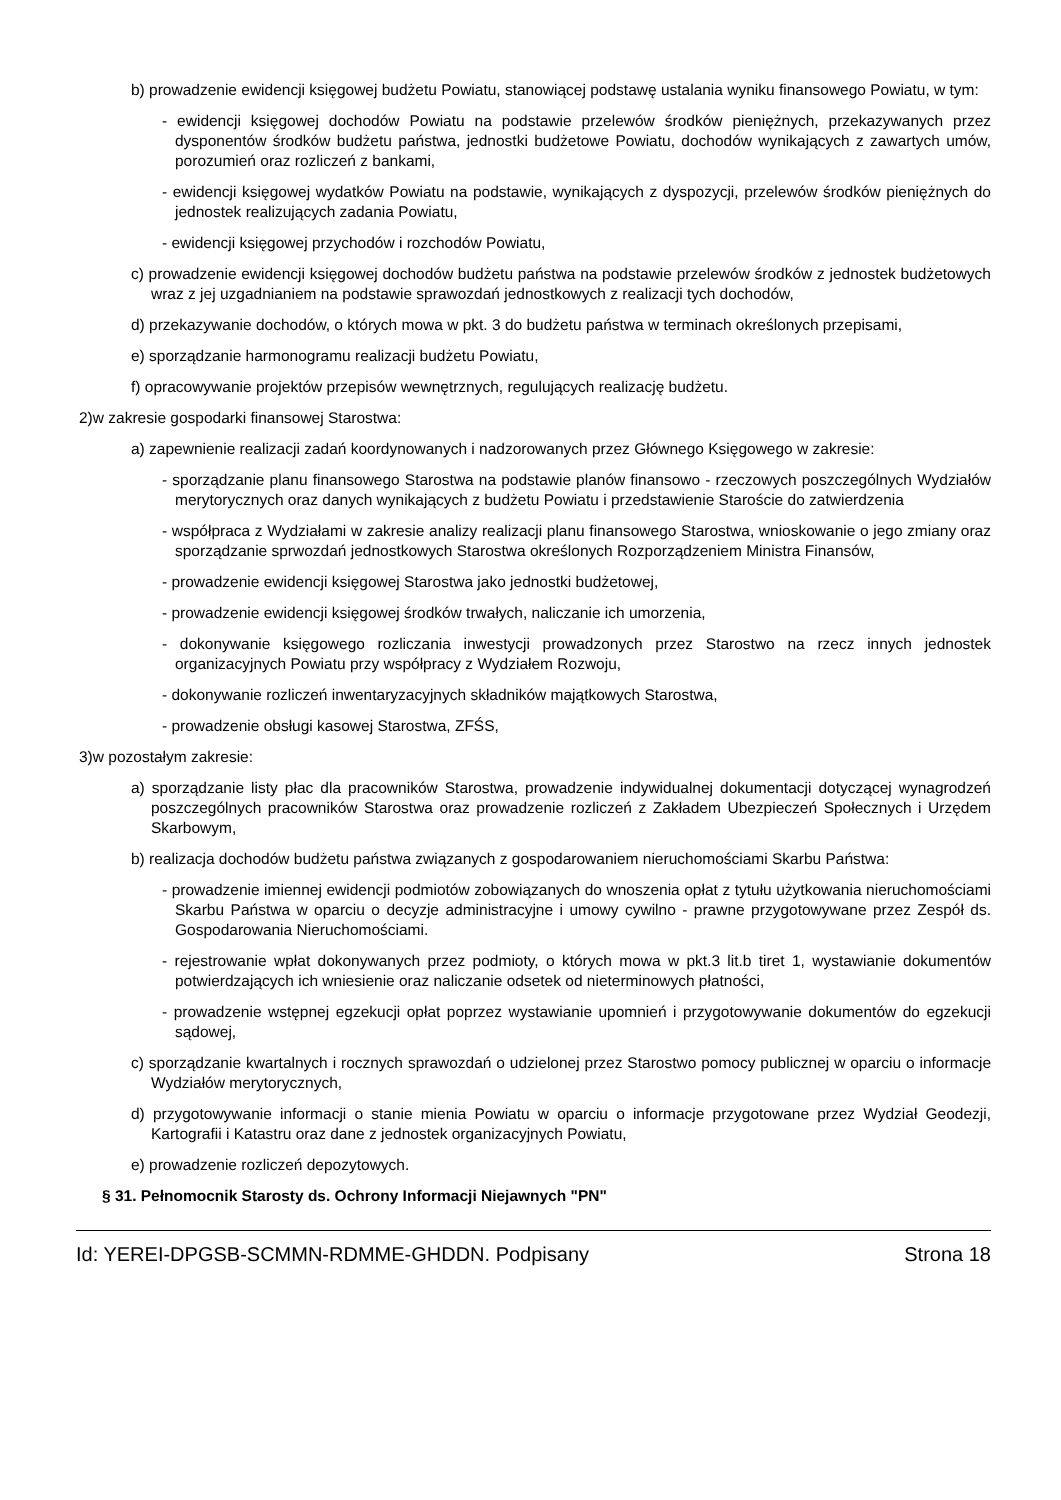b) prowadzenie ewidencji księgowej budżetu Powiatu, stanowiącej podstawę ustalania wyniku finansowego Powiatu, w tym:
- ewidencji księgowej dochodów Powiatu na podstawie przelewów środków pieniężnych, przekazywanych przez dysponentów środków budżetu państwa, jednostki budżetowe Powiatu, dochodów wynikających z zawartych umów, porozumień oraz rozliczeń z bankami,
- ewidencji księgowej wydatków Powiatu na podstawie, wynikających z dyspozycji, przelewów środków pieniężnych do jednostek realizujących zadania Powiatu,
- ewidencji księgowej przychodów i rozchodów Powiatu,
c) prowadzenie ewidencji księgowej dochodów budżetu państwa na podstawie przelewów środków z jednostek budżetowych wraz z jej uzgadnianiem na podstawie sprawozdań jednostkowych z realizacji tych dochodów,
d) przekazywanie dochodów, o których mowa w pkt. 3 do budżetu państwa w terminach określonych przepisami,
e) sporządzanie harmonogramu realizacji budżetu Powiatu,
f) opracowywanie projektów przepisów wewnętrznych, regulujących realizację budżetu.
2)w zakresie gospodarki finansowej Starostwa:
a) zapewnienie realizacji zadań koordynowanych i nadzorowanych przez Głównego Księgowego w zakresie:
- sporządzanie planu finansowego Starostwa na podstawie planów finansowo - rzeczowych poszczególnych Wydziałów merytorycznych oraz danych wynikających z budżetu Powiatu i przedstawienie Staroście do zatwierdzenia
- współpraca z Wydziałami w zakresie analizy realizacji planu finansowego Starostwa, wnioskowanie o jego zmiany oraz sporządzanie sprwozdań jednostkowych Starostwa określonych Rozporządzeniem Ministra Finansów,
- prowadzenie ewidencji księgowej Starostwa jako jednostki budżetowej,
- prowadzenie ewidencji księgowej środków trwałych, naliczanie ich umorzenia,
- dokonywanie księgowego rozliczania inwestycji prowadzonych przez Starostwo na rzecz innych jednostek organizacyjnych Powiatu przy współpracy z Wydziałem Rozwoju,
- dokonywanie rozliczeń inwentaryzacyjnych składników majątkowych Starostwa,
- prowadzenie obsługi kasowej Starostwa, ZFŚS,
3)w pozostałym zakresie:
a) sporządzanie listy płac dla pracowników Starostwa, prowadzenie indywidualnej dokumentacji dotyczącej wynagrodzeń poszczególnych pracowników Starostwa oraz prowadzenie rozliczeń z Zakładem Ubezpieczeń Społecznych i Urzędem Skarbowym,
b) realizacja dochodów budżetu państwa związanych z gospodarowaniem nieruchomościami Skarbu Państwa:
- prowadzenie imiennej ewidencji podmiotów zobowiązanych do wnoszenia opłat z tytułu użytkowania nieruchomościami Skarbu Państwa w oparciu o decyzje administracyjne i umowy cywilno - prawne przygotowywane przez Zespół ds. Gospodarowania Nieruchomościami.
- rejestrowanie wpłat dokonywanych przez podmioty, o których mowa w pkt.3 lit.b tiret 1, wystawianie dokumentów potwierdzających ich wniesienie oraz naliczanie odsetek od nieterminowych płatności,
- prowadzenie wstępnej egzekucji opłat poprzez wystawianie upomnień i przygotowywanie dokumentów do egzekucji sądowej,
c) sporządzanie kwartalnych i rocznych sprawozdań o udzielonej przez Starostwo pomocy publicznej w oparciu o informacje Wydziałów merytorycznych,
d) przygotowywanie informacji o stanie mienia Powiatu w oparciu o informacje przygotowane przez Wydział Geodezji, Kartografii i Katastru oraz dane z jednostek organizacyjnych Powiatu,
e) prowadzenie rozliczeń depozytowych.
§ 31. Pełnomocnik Starosty ds. Ochrony Informacji Niejawnych "PN"
Id: YEREI-DPGSB-SCMMN-RDMME-GHDDN. Podpisany Strona 18